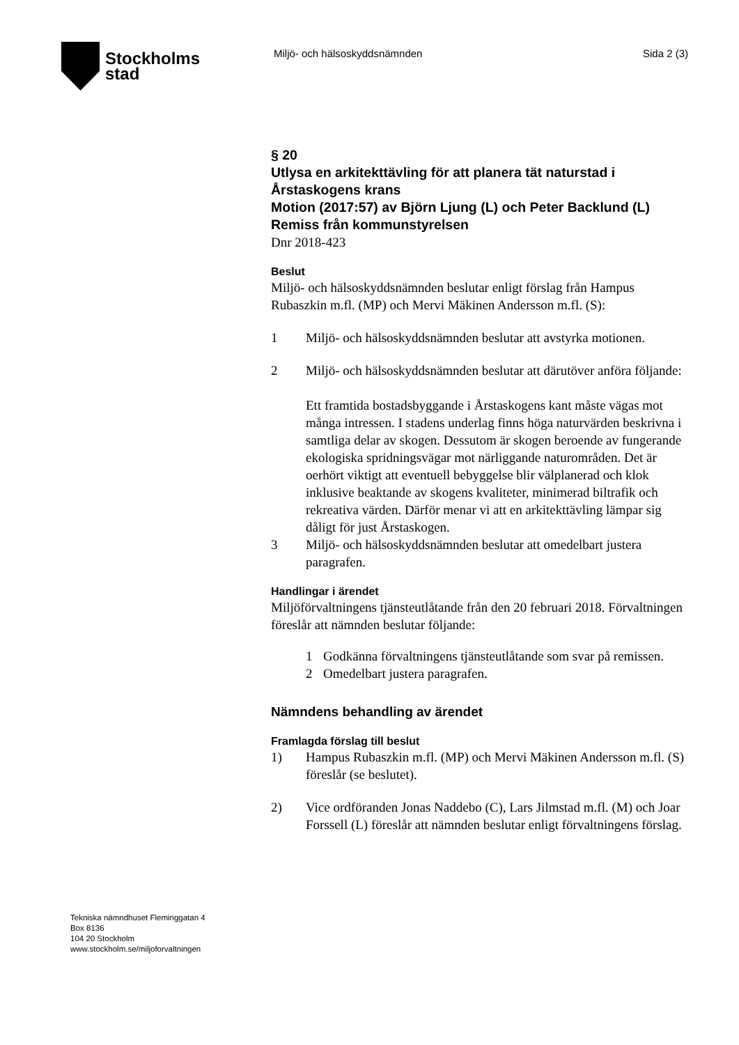Stockholms
stad
Miljö- och hälsoskyddsnämnden Sida 2 (3)
§ 20
Utlysa en arkitekttävling för att planera tät naturstad i Årstaskogens krans
Motion (2017:57) av Björn Ljung (L) och Peter Backlund (L)
Remiss från kommunstyrelsen
Dnr 2018-423
Beslut
Miljö- och hälsoskyddsnämnden beslutar enligt förslag från Hampus Rubaszkin m.fl. (MP) och Mervi Mäkinen Andersson m.fl. (S):
1 Miljö- och hälsoskyddsnämnden beslutar att avstyrka motionen.
2 Miljö- och hälsoskyddsnämnden beslutar att därutöver anföra följande:
Ett framtida bostadsbyggande i Årstaskogens kant måste vägas mot många intressen. I stadens underlag finns höga naturvärden beskrivna i samtliga delar av skogen. Dessutom är skogen beroende av fungerande ekologiska spridningsvägar mot närliggande naturområden. Det är oerhört viktigt att eventuell bebyggelse blir välplanerad och klok inklusive beaktande av skogens kvaliteter, minimerad biltrafik och rekreativa värden. Därför menar vi att en arkitekttävling lämpar sig dåligt för just Årstaskogen.
3 Miljö- och hälsoskyddsnämnden beslutar att omedelbart justera paragrafen.
Handlingar i ärendet
Miljöförvaltningens tjänsteutlåtande från den 20 februari 2018. Förvaltningen föreslår att nämnden beslutar följande:
1 Godkänna förvaltningens tjänsteutlåtande som svar på remissen.
2 Omedelbart justera paragrafen.
Nämndens behandling av ärendet
Framlagda förslag till beslut
1) Hampus Rubaszkin m.fl. (MP) och Mervi Mäkinen Andersson m.fl. (S) föreslår (se beslutet).
2) Vice ordföranden Jonas Naddebo (C), Lars Jilmstad m.fl. (M) och Joar Forssell (L) föreslår att nämnden beslutar enligt förvaltningens förslag.
Tekniska nämndhuset Fleminggatan 4
Box 8136
104 20 Stockholm
www.stockholm.se/miljoforvaltningen